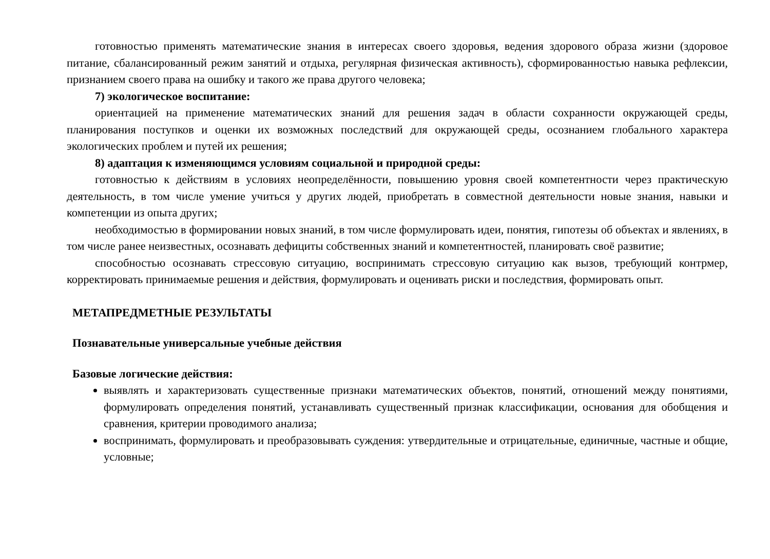готовностью применять математические знания в интересах своего здоровья, ведения здорового образа жизни (здоровое питание, сбалансированный режим занятий и отдыха, регулярная физическая активность), сформированностью навыка рефлексии, признанием своего права на ошибку и такого же права другого человека;
7) экологическое воспитание:
ориентацией на применение математических знаний для решения задач в области сохранности окружающей среды, планирования поступков и оценки их возможных последствий для окружающей среды, осознанием глобального характера экологических проблем и путей их решения;
8) адаптация к изменяющимся условиям социальной и природной среды:
готовностью к действиям в условиях неопределённости, повышению уровня своей компетентности через практическую деятельность, в том числе умение учиться у других людей, приобретать в совместной деятельности новые знания, навыки и компетенции из опыта других;
необходимостью в формировании новых знаний, в том числе формулировать идеи, понятия, гипотезы об объектах и явлениях, в том числе ранее неизвестных, осознавать дефициты собственных знаний и компетентностей, планировать своё развитие;
способностью осознавать стрессовую ситуацию, воспринимать стрессовую ситуацию как вызов, требующий контрмер, корректировать принимаемые решения и действия, формулировать и оценивать риски и последствия, формировать опыт.
МЕТАПРЕДМЕТНЫЕ РЕЗУЛЬТАТЫ
Познавательные универсальные учебные действия
Базовые логические действия:
выявлять и характеризовать существенные признаки математических объектов, понятий, отношений между понятиями, формулировать определения понятий, устанавливать существенный признак классификации, основания для обобщения и сравнения, критерии проводимого анализа;
воспринимать, формулировать и преобразовывать суждения: утвердительные и отрицательные, единичные, частные и общие, условные;